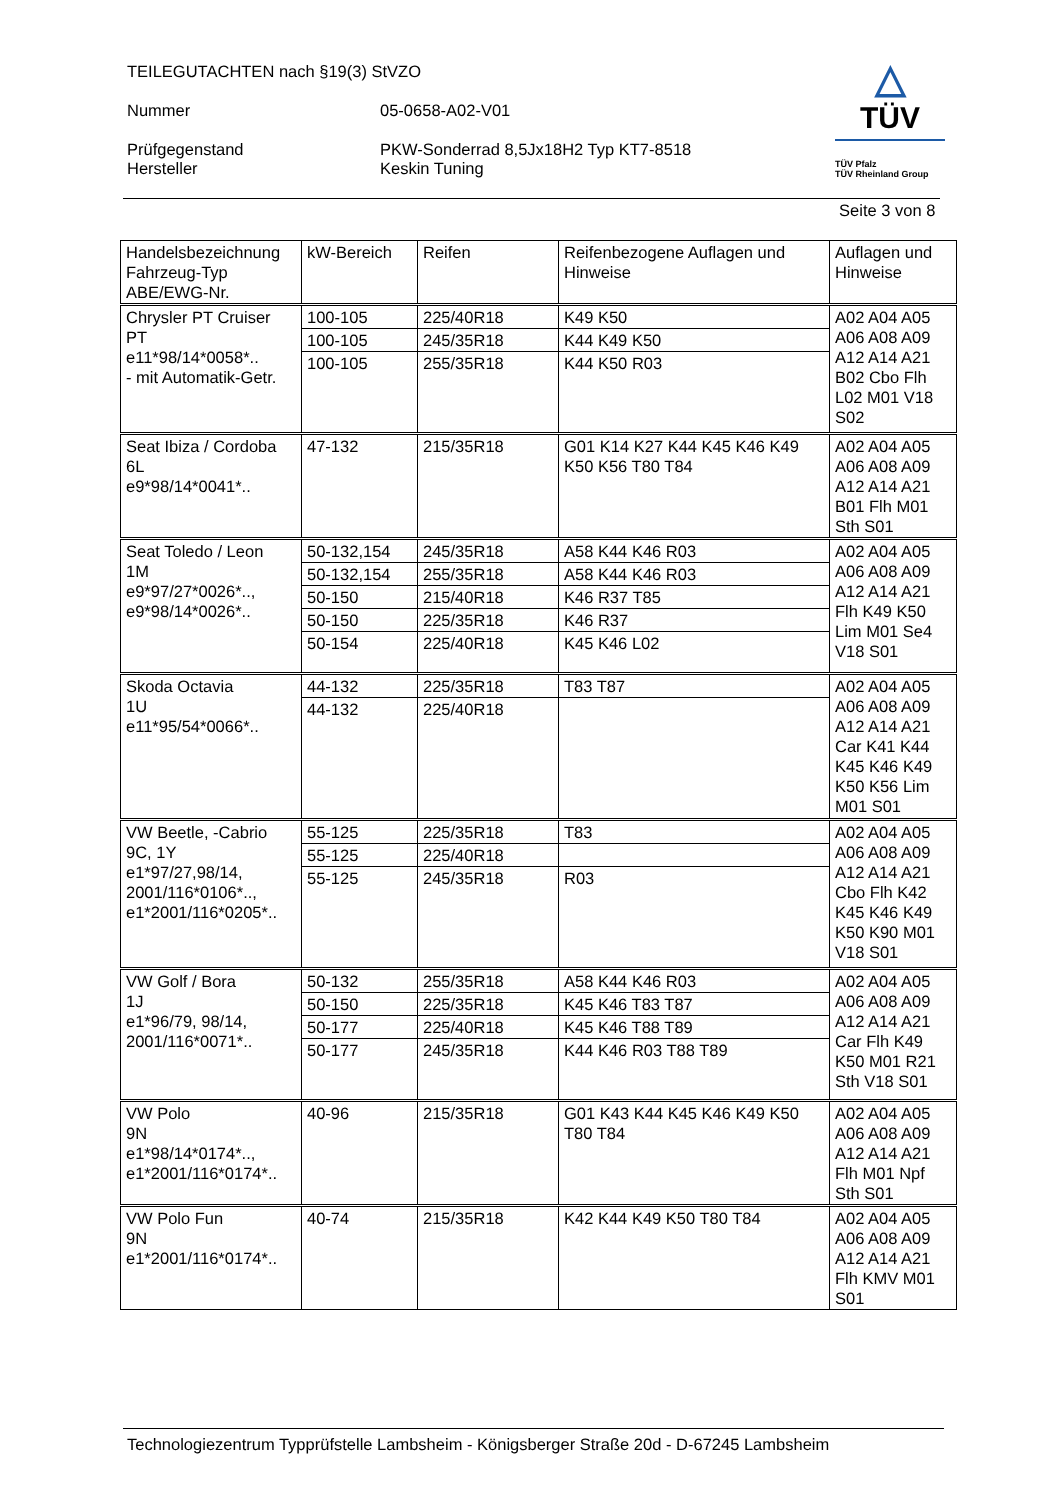TEILEGUTACHTEN nach §19(3) StVZO
Nummer 05-0658-A02-V01
Prüfgegenstand
Hersteller
PKW-Sonderrad 8,5Jx18H2 Typ KT7-8518
Keskin Tuning
△
TÜV
TÜV Pfalz
TÜV Rheinland Group
Seite 3 von 8
| Handelsbezeichnung Fahrzeug-Typ ABE/EWG-Nr. | kW-Bereich | Reifen | Reifenbezogene Auflagen und Hinweise | Auflagen und Hinweise |
| Chrysler PT Cruiser PT e11*98/14*0058*.. - mit Automatik-Getr. | 100-105 | 225/40R18 | K49 K50 | A02 A04 A05 A06 A08 A09 A12 A14 A21 B02 Cbo Flh L02 M01 V18 S02 |
| | 100-105 | 245/35R18 | K44 K49 K50 | |
| | 100-105 | 255/35R18 | K44 K50 R03 | |
| Seat Ibiza / Cordoba 6L e9*98/14*0041*.. | 47-132 | 215/35R18 | G01 K14 K27 K44 K45 K46 K49 K50 K56 T80 T84 | A02 A04 A05 A06 A08 A09 A12 A14 A21 B01 Flh M01 Sth S01 |
| Seat Toledo / Leon 1M e9*97/27*0026*.., e9*98/14*0026*.. | 50-132,154 | 245/35R18 | A58 K44 K46 R03 | A02 A04 A05 A06 A08 A09 A12 A14 A21 Flh K49 K50 Lim M01 Se4 V18 S01 |
| | 50-132,154 | 255/35R18 | A58 K44 K46 R03 | |
| | 50-150 | 215/40R18 | K46 R37 T85 | |
| | 50-150 | 225/35R18 | K46 R37 | |
| | 50-154 | 225/40R18 | K45 K46 L02 | |
| Skoda Octavia 1U e11*95/54*0066*.. | 44-132 | 225/35R18 | T83 T87 | A02 A04 A05 A06 A08 A09 A12 A14 A21 Car K41 K44 K45 K46 K49 K50 K56 Lim M01 S01 |
| | 44-132 | 225/40R18 | | |
| VW Beetle, -Cabrio 9C, 1Y e1*97/27,98/14, 2001/116*0106*.., e1*2001/116*0205*.. | 55-125 | 225/35R18 | T83 | A02 A04 A05 A06 A08 A09 A12 A14 A21 Cbo Flh K42 K45 K46 K49 K50 K90 M01 V18 S01 |
| | 55-125 | 225/40R18 | | |
| | 55-125 | 245/35R18 | R03 | |
| VW Golf / Bora 1J e1*96/79, 98/14, 2001/116*0071*.. | 50-132 | 255/35R18 | A58 K44 K46 R03 | A02 A04 A05 A06 A08 A09 A12 A14 A21 Car Flh K49 K50 M01 R21 Sth V18 S01 |
| | 50-150 | 225/35R18 | K45 K46 T83 T87 | |
| | 50-177 | 225/40R18 | K45 K46 T88 T89 | |
| | 50-177 | 245/35R18 | K44 K46 R03 T88 T89 | |
| VW Polo 9N e1*98/14*0174*.., e1*2001/116*0174*.. | 40-96 | 215/35R18 | G01 K43 K44 K45 K46 K49 K50 T80 T84 | A02 A04 A05 A06 A08 A09 A12 A14 A21 Flh M01 Npf Sth S01 |
| VW Polo Fun 9N e1*2001/116*0174*.. | 40-74 | 215/35R18 | K42 K44 K49 K50 T80 T84 | A02 A04 A05 A06 A08 A09 A12 A14 A21 Flh KMV M01 S01 |
Technologiezentrum Typprüfstelle Lambsheim - Königsberger Straße 20d - D-67245 Lambsheim